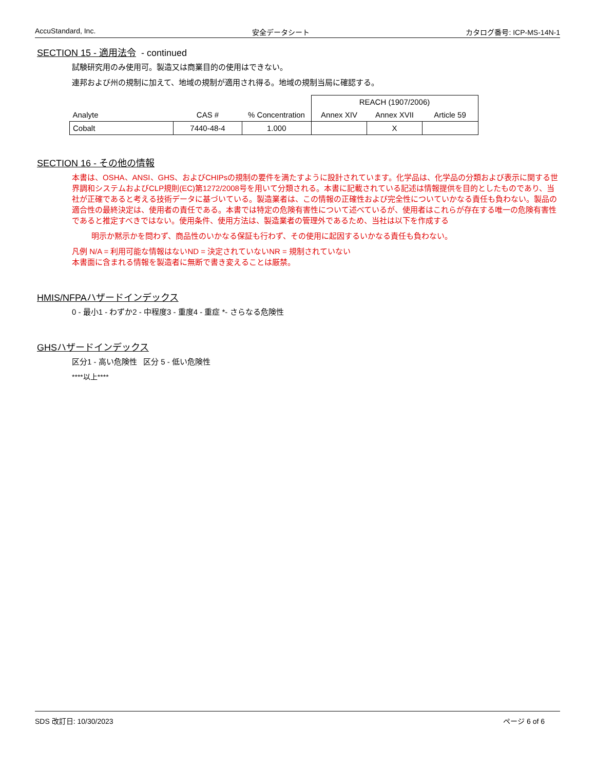AccuStandard, Inc. 安全データシート カタログ番号: ICP-MS-14N-1
SECTION 15 - 適用法令 - continued
試験研究用のみ使用可。製造又は商業目的の使用はできない。
連邦および州の規制に加えて、地域の規制が適用され得る。地域の規制当局に確認する。
| | | | REACH (1907/2006) | | |
| --- | --- | --- | --- | --- | --- |
| Analyte | CAS # | % Concentration | Annex XIV | Annex XVII | Article 59 |
| Cobalt | 7440-48-4 | 1.000 | | X | |
SECTION 16 - その他の情報
本書は、OSHA、ANSI、GHS、およびCHIPsの規制の要件を満たすように設計されています。化学品は、化学品の分類および表示に関する世界調和システムおよびCLP規則(EC)第1272/2008号を用いて分類される。本書に記載されている記述は情報提供を目的としたものであり、当社が正確であると考える技術データに基づいている。製造業者は、この情報の正確性および完全性についていかなる責任も負わない。製品の適合性の最終決定は、使用者の責任である。本書では特定の危険有害性について述べているが、使用者はこれらが存在する唯一の危険有害性であると推定すべきではない。使用条件、使用方法は、製造業者の管理外であるため、当社は以下を作成する
明示か黙示かを問わず、商品性のいかなる保証も行わず、その使用に起因するいかなる責任も負わない。
凡例 N/A = 利用可能な情報はないND = 決定されていないNR = 規制されていない
本書面に含まれる情報を製造者に無断で書き変えることは厳禁。
HMIS/NFPAハザードインデックス
0 - 最小1 - わずか2 - 中程度3 - 重度4 - 重症 *- さらなる危険性
GHSハザードインデックス
区分1 - 高い危険性 区分 5 - 低い危険性
****以上****
SDS 改訂日: 10/30/2023 ページ 6 of 6